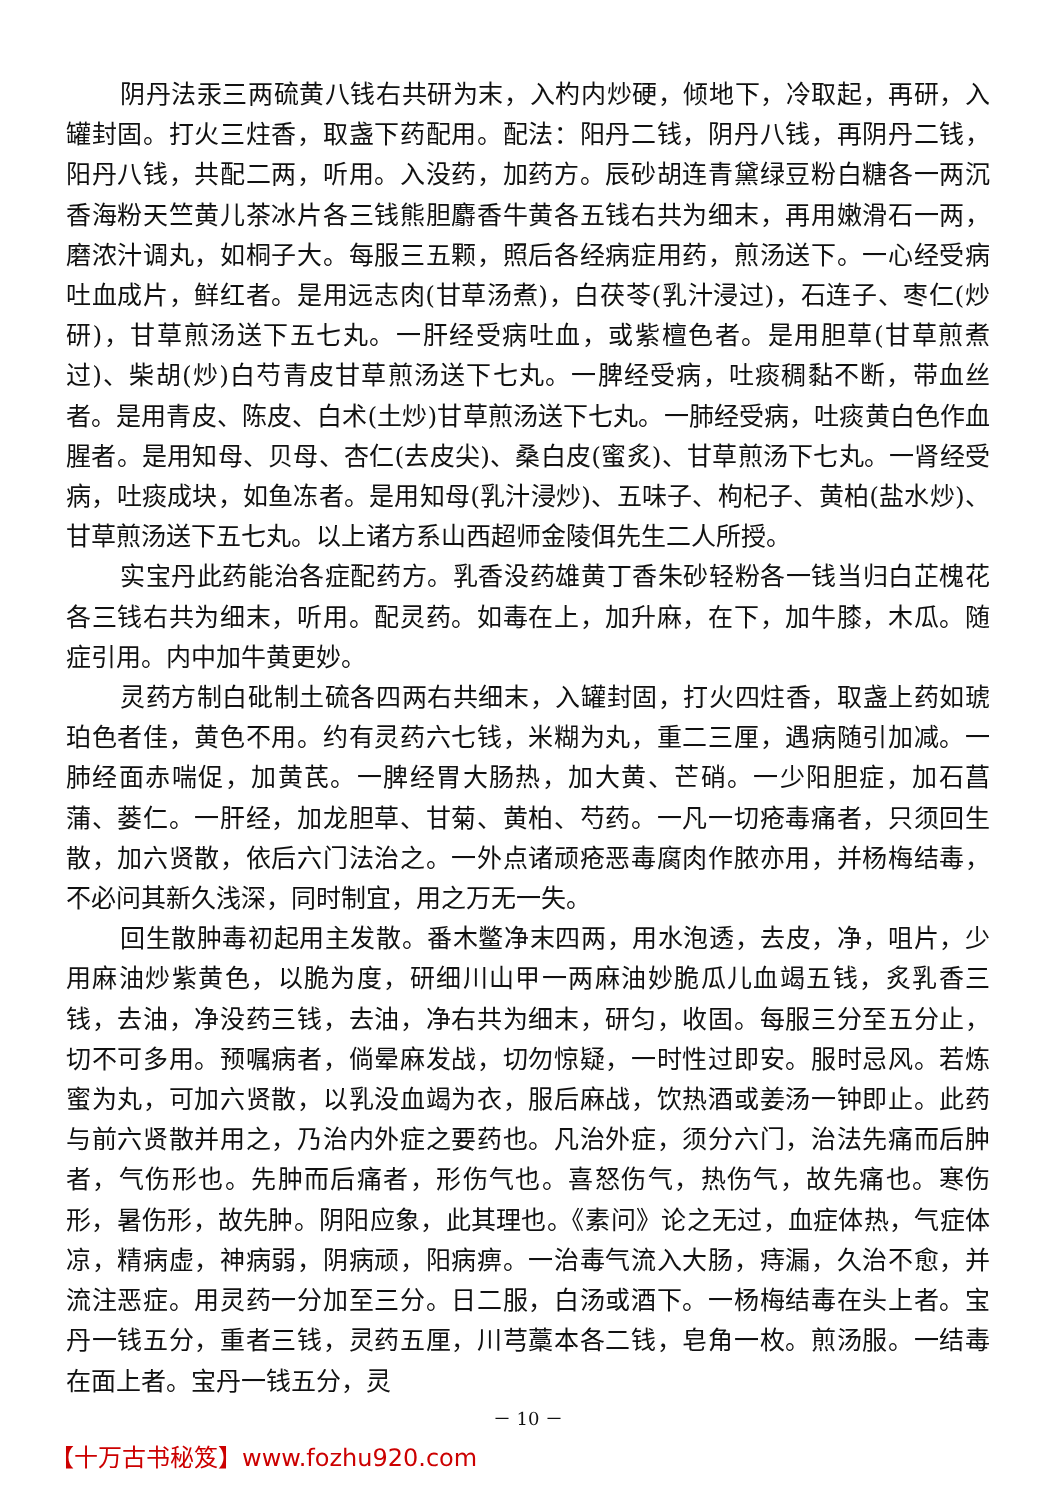阴丹法汞三两硫黄八钱右共研为末，入杓内炒硬，倾地下，冷取起，再研，入罐封固。打火三炷香，取盏下药配用。配法：阳丹二钱，阴丹八钱，再阴丹二钱，阳丹八钱，共配二两，听用。入没药，加药方。辰砂胡连青黛绿豆粉白糖各一两沉香海粉天竺黄儿茶冰片各三钱熊胆麝香牛黄各五钱右共为细末，再用嫩滑石一两，磨浓汁调丸，如桐子大。每服三五颗，照后各经病症用药，煎汤送下。一心经受病吐血成片，鲜红者。是用远志肉(甘草汤煮)，白茯苓(乳汁浸过)，石连子、枣仁(炒研)，甘草煎汤送下五七丸。一肝经受病吐血，或紫檀色者。是用胆草(甘草煎煮过)、柴胡(炒)白芍青皮甘草煎汤送下七丸。一脾经受病，吐痰稠黏不断，带血丝者。是用青皮、陈皮、白术(土炒)甘草煎汤送下七丸。一肺经受病，吐痰黄白色作血腥者。是用知母、贝母、杏仁(去皮尖)、桑白皮(蜜炙)、甘草煎汤下七丸。一肾经受病，吐痰成块，如鱼冻者。是用知母(乳汁浸炒)、五味子、枸杞子、黄柏(盐水炒)、甘草煎汤送下五七丸。以上诸方系山西超师金陵佴先生二人所授。
实宝丹此药能治各症配药方。乳香没药雄黄丁香朱砂轻粉各一钱当归白芷槐花各三钱右共为细末，听用。配灵药。如毒在上，加升麻，在下，加牛膝，木瓜。随症引用。内中加牛黄更妙。
灵药方制白砒制土硫各四两右共细末，入罐封固，打火四炷香，取盏上药如琥珀色者佳，黄色不用。约有灵药六七钱，米糊为丸，重二三厘，遇病随引加减。一肺经面赤喘促，加黄芪。一脾经胃大肠热，加大黄、芒硝。一少阳胆症，加石菖蒲、蒌仁。一肝经，加龙胆草、甘菊、黄柏、芍药。一凡一切疮毒痛者，只须回生散，加六贤散，依后六门法治之。一外点诸顽疮恶毒腐肉作脓亦用，并杨梅结毒，不必问其新久浅深，同时制宜，用之万无一失。
回生散肿毒初起用主发散。番木鳖净末四两，用水泡透，去皮，净，咀片，少用麻油炒紫黄色，以脆为度，研细川山甲一两麻油妙脆瓜儿血竭五钱，炙乳香三钱，去油，净没药三钱，去油，净右共为细末，研匀，收固。每服三分至五分止，切不可多用。预嘱病者，倘晕麻发战，切勿惊疑，一时性过即安。服时忌风。若炼蜜为丸，可加六贤散，以乳没血竭为衣，服后麻战，饮热酒或姜汤一钟即止。此药与前六贤散并用之，乃治内外症之要药也。凡治外症，须分六门，治法先痛而后肿者，气伤形也。先肿而后痛者，形伤气也。喜怒伤气，热伤气，故先痛也。寒伤形，暑伤形，故先肿。阴阳应象，此其理也。《素问》论之无过，血症体热，气症体凉，精病虚，神病弱，阴病顽，阳病痹。一治毒气流入大肠，痔漏，久治不愈，并流注恶症。用灵药一分加至三分。日二服，白汤或酒下。一杨梅结毒在头上者。宝丹一钱五分，重者三钱，灵药五厘，川芎藁本各二钱，皂角一枚。煎汤服。一结毒在面上者。宝丹一钱五分，灵
－ 10 －
【十万古书秘笈】www.fozhu920.com